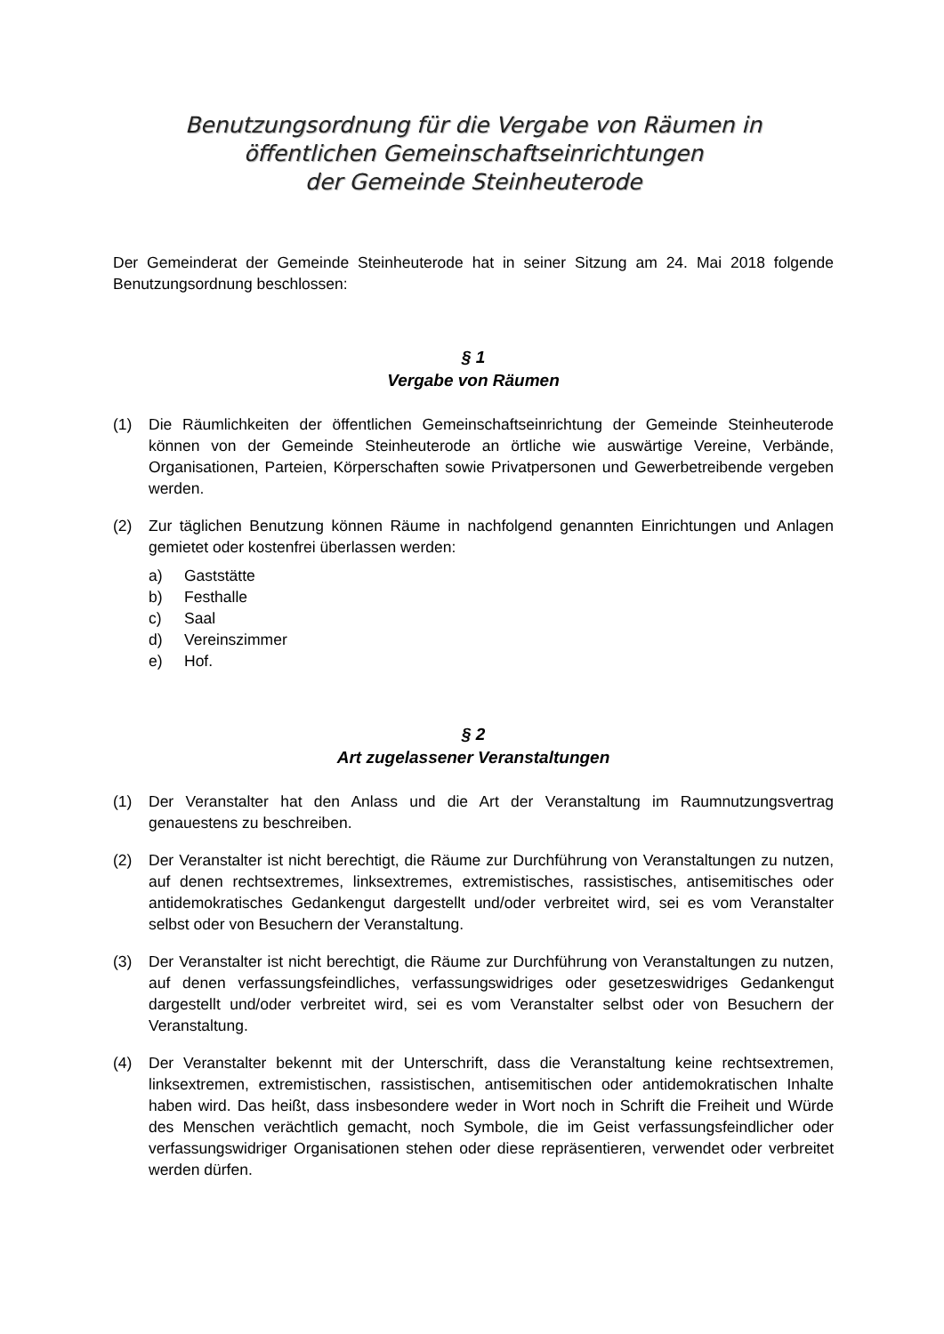Benutzungsordnung für die Vergabe von Räumen in
öffentlichen Gemeinschaftseinrichtungen
der Gemeinde Steinheuterode
Der Gemeinderat der Gemeinde Steinheuterode hat in seiner Sitzung am 24. Mai 2018 folgende Benutzungsordnung beschlossen:
§ 1
Vergabe von Räumen
(1) Die Räumlichkeiten der öffentlichen Gemeinschaftseinrichtung der Gemeinde Steinheuterode können von der Gemeinde Steinheuterode an örtliche wie auswärtige Vereine, Verbände, Organisationen, Parteien, Körperschaften sowie Privatpersonen und Gewerbetreibende vergeben werden.
(2) Zur täglichen Benutzung können Räume in nachfolgend genannten Einrichtungen und Anlagen gemietet oder kostenfrei überlassen werden:
a) Gaststätte
b) Festhalle
c) Saal
d) Vereinszimmer
e) Hof.
§ 2
Art zugelassener Veranstaltungen
(1) Der Veranstalter hat den Anlass und die Art der Veranstaltung im Raumnutzungsvertrag genauestens zu beschreiben.
(2) Der Veranstalter ist nicht berechtigt, die Räume zur Durchführung von Veranstaltungen zu nutzen, auf denen rechtsextremes, linksextremes, extremistisches, rassistisches, antisemitisches oder antidemokratisches Gedankengut dargestellt und/oder verbreitet wird, sei es vom Veranstalter selbst oder von Besuchern der Veranstaltung.
(3) Der Veranstalter ist nicht berechtigt, die Räume zur Durchführung von Veranstaltungen zu nutzen, auf denen verfassungsfeindliches, verfassungswidriges oder gesetzeswidriges Gedankengut dargestellt und/oder verbreitet wird, sei es vom Veranstalter selbst oder von Besuchern der Veranstaltung.
(4) Der Veranstalter bekennt mit der Unterschrift, dass die Veranstaltung keine rechtsextremen, linksextremen, extremistischen, rassistischen, antisemitischen oder antidemokratischen Inhalte haben wird. Das heißt, dass insbesondere weder in Wort noch in Schrift die Freiheit und Würde des Menschen verächtlich gemacht, noch Symbole, die im Geist verfassungsfeindlicher oder verfassungswidriger Organisationen stehen oder diese repräsentieren, verwendet oder verbreitet werden dürfen.